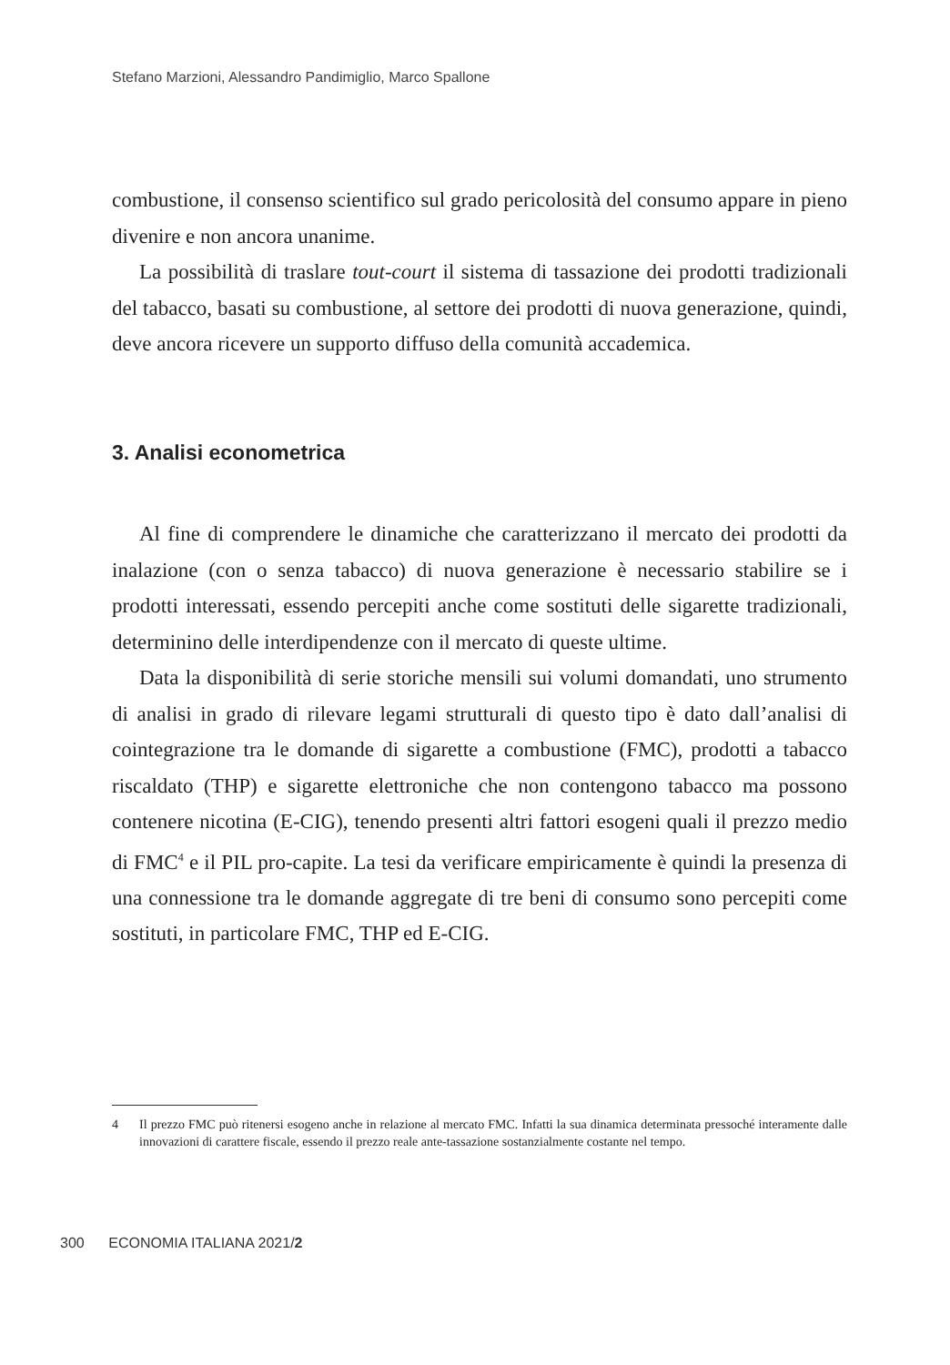Stefano Marzioni, Alessandro Pandimiglio, Marco Spallone
combustione, il consenso scientifico sul grado pericolosità del consumo appare in pieno divenire e non ancora unanime.
La possibilità di traslare tout-court il sistema di tassazione dei prodotti tradizionali del tabacco, basati su combustione, al settore dei prodotti di nuova generazione, quindi, deve ancora ricevere un supporto diffuso della comunità accademica.
3. Analisi econometrica
Al fine di comprendere le dinamiche che caratterizzano il mercato dei prodotti da inalazione (con o senza tabacco) di nuova generazione è necessario stabilire se i prodotti interessati, essendo percepiti anche come sostituti delle sigarette tradizionali, determinino delle interdipendenze con il mercato di queste ultime.
Data la disponibilità di serie storiche mensili sui volumi domandati, uno strumento di analisi in grado di rilevare legami strutturali di questo tipo è dato dall’analisi di cointegrazione tra le domande di sigarette a combustione (FMC), prodotti a tabacco riscaldato (THP) e sigarette elettroniche che non contengono tabacco ma possono contenere nicotina (E-CIG), tenendo presenti altri fattori esogeni quali il prezzo medio di FMC<sup>4</sup> e il PIL pro-capite. La tesi da verificare empiricamente è quindi la presenza di una connessione tra le domande aggregate di tre beni di consumo sono percepiti come sostituti, in particolare FMC, THP ed E-CIG.
4 Il prezzo FMC può ritenersi esogeno anche in relazione al mercato FMC. Infatti la sua dinamica determinata pressoché interamente dalle innovazioni di carattere fiscale, essendo il prezzo reale ante-tassazione sostanzialmente costante nel tempo.
300 ECONOMIA ITALIANA 2021/2